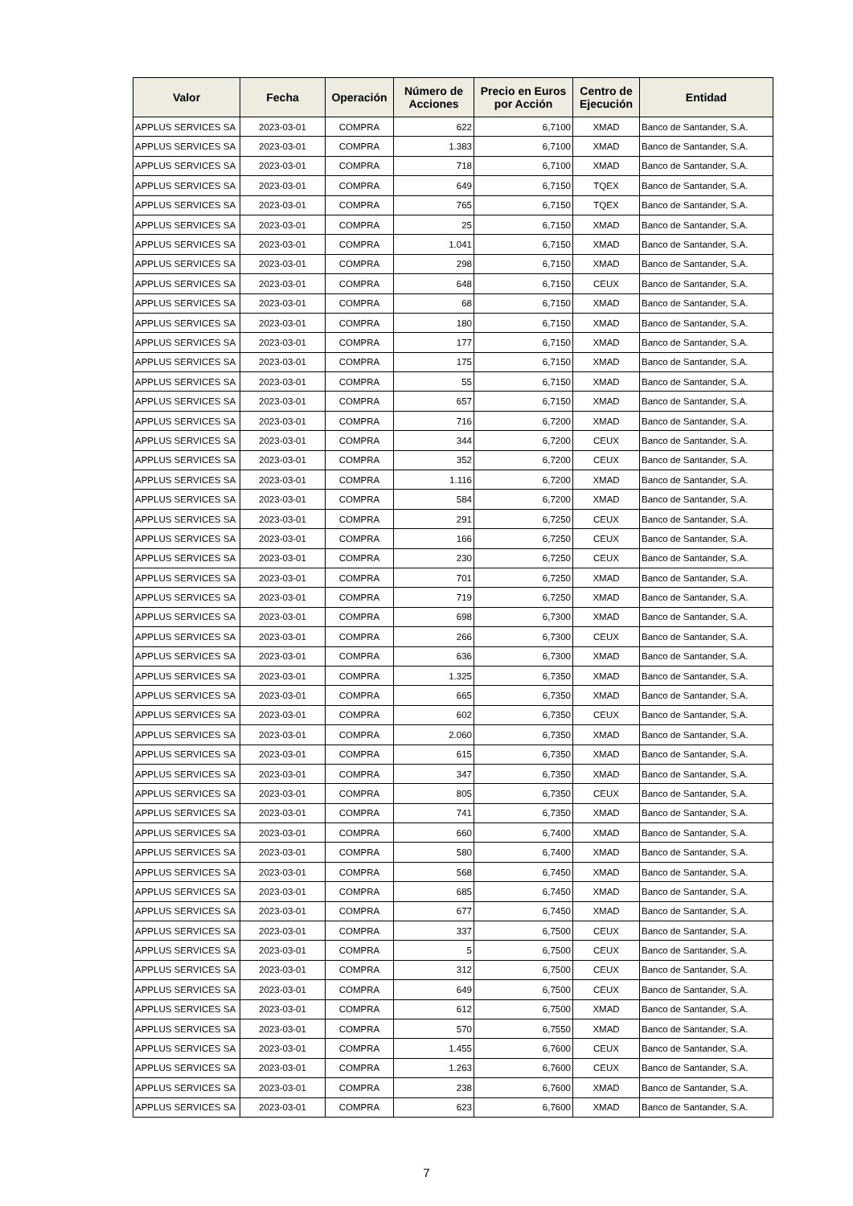| Valor | Fecha | Operación | Número de Acciones | Precio en Euros por Acción | Centro de Ejecución | Entidad |
| --- | --- | --- | --- | --- | --- | --- |
| APPLUS SERVICES SA | 2023-03-01 | COMPRA | 622 | 6,7100 | XMAD | Banco de Santander, S.A. |
| APPLUS SERVICES SA | 2023-03-01 | COMPRA | 1.383 | 6,7100 | XMAD | Banco de Santander, S.A. |
| APPLUS SERVICES SA | 2023-03-01 | COMPRA | 718 | 6,7100 | XMAD | Banco de Santander, S.A. |
| APPLUS SERVICES SA | 2023-03-01 | COMPRA | 649 | 6,7150 | TQEX | Banco de Santander, S.A. |
| APPLUS SERVICES SA | 2023-03-01 | COMPRA | 765 | 6,7150 | TQEX | Banco de Santander, S.A. |
| APPLUS SERVICES SA | 2023-03-01 | COMPRA | 25 | 6,7150 | XMAD | Banco de Santander, S.A. |
| APPLUS SERVICES SA | 2023-03-01 | COMPRA | 1.041 | 6,7150 | XMAD | Banco de Santander, S.A. |
| APPLUS SERVICES SA | 2023-03-01 | COMPRA | 298 | 6,7150 | XMAD | Banco de Santander, S.A. |
| APPLUS SERVICES SA | 2023-03-01 | COMPRA | 648 | 6,7150 | CEUX | Banco de Santander, S.A. |
| APPLUS SERVICES SA | 2023-03-01 | COMPRA | 68 | 6,7150 | XMAD | Banco de Santander, S.A. |
| APPLUS SERVICES SA | 2023-03-01 | COMPRA | 180 | 6,7150 | XMAD | Banco de Santander, S.A. |
| APPLUS SERVICES SA | 2023-03-01 | COMPRA | 177 | 6,7150 | XMAD | Banco de Santander, S.A. |
| APPLUS SERVICES SA | 2023-03-01 | COMPRA | 175 | 6,7150 | XMAD | Banco de Santander, S.A. |
| APPLUS SERVICES SA | 2023-03-01 | COMPRA | 55 | 6,7150 | XMAD | Banco de Santander, S.A. |
| APPLUS SERVICES SA | 2023-03-01 | COMPRA | 657 | 6,7150 | XMAD | Banco de Santander, S.A. |
| APPLUS SERVICES SA | 2023-03-01 | COMPRA | 716 | 6,7200 | XMAD | Banco de Santander, S.A. |
| APPLUS SERVICES SA | 2023-03-01 | COMPRA | 344 | 6,7200 | CEUX | Banco de Santander, S.A. |
| APPLUS SERVICES SA | 2023-03-01 | COMPRA | 352 | 6,7200 | CEUX | Banco de Santander, S.A. |
| APPLUS SERVICES SA | 2023-03-01 | COMPRA | 1.116 | 6,7200 | XMAD | Banco de Santander, S.A. |
| APPLUS SERVICES SA | 2023-03-01 | COMPRA | 584 | 6,7200 | XMAD | Banco de Santander, S.A. |
| APPLUS SERVICES SA | 2023-03-01 | COMPRA | 291 | 6,7250 | CEUX | Banco de Santander, S.A. |
| APPLUS SERVICES SA | 2023-03-01 | COMPRA | 166 | 6,7250 | CEUX | Banco de Santander, S.A. |
| APPLUS SERVICES SA | 2023-03-01 | COMPRA | 230 | 6,7250 | CEUX | Banco de Santander, S.A. |
| APPLUS SERVICES SA | 2023-03-01 | COMPRA | 701 | 6,7250 | XMAD | Banco de Santander, S.A. |
| APPLUS SERVICES SA | 2023-03-01 | COMPRA | 719 | 6,7250 | XMAD | Banco de Santander, S.A. |
| APPLUS SERVICES SA | 2023-03-01 | COMPRA | 698 | 6,7300 | XMAD | Banco de Santander, S.A. |
| APPLUS SERVICES SA | 2023-03-01 | COMPRA | 266 | 6,7300 | CEUX | Banco de Santander, S.A. |
| APPLUS SERVICES SA | 2023-03-01 | COMPRA | 636 | 6,7300 | XMAD | Banco de Santander, S.A. |
| APPLUS SERVICES SA | 2023-03-01 | COMPRA | 1.325 | 6,7350 | XMAD | Banco de Santander, S.A. |
| APPLUS SERVICES SA | 2023-03-01 | COMPRA | 665 | 6,7350 | XMAD | Banco de Santander, S.A. |
| APPLUS SERVICES SA | 2023-03-01 | COMPRA | 602 | 6,7350 | CEUX | Banco de Santander, S.A. |
| APPLUS SERVICES SA | 2023-03-01 | COMPRA | 2.060 | 6,7350 | XMAD | Banco de Santander, S.A. |
| APPLUS SERVICES SA | 2023-03-01 | COMPRA | 615 | 6,7350 | XMAD | Banco de Santander, S.A. |
| APPLUS SERVICES SA | 2023-03-01 | COMPRA | 347 | 6,7350 | XMAD | Banco de Santander, S.A. |
| APPLUS SERVICES SA | 2023-03-01 | COMPRA | 805 | 6,7350 | CEUX | Banco de Santander, S.A. |
| APPLUS SERVICES SA | 2023-03-01 | COMPRA | 741 | 6,7350 | XMAD | Banco de Santander, S.A. |
| APPLUS SERVICES SA | 2023-03-01 | COMPRA | 660 | 6,7400 | XMAD | Banco de Santander, S.A. |
| APPLUS SERVICES SA | 2023-03-01 | COMPRA | 580 | 6,7400 | XMAD | Banco de Santander, S.A. |
| APPLUS SERVICES SA | 2023-03-01 | COMPRA | 568 | 6,7450 | XMAD | Banco de Santander, S.A. |
| APPLUS SERVICES SA | 2023-03-01 | COMPRA | 685 | 6,7450 | XMAD | Banco de Santander, S.A. |
| APPLUS SERVICES SA | 2023-03-01 | COMPRA | 677 | 6,7450 | XMAD | Banco de Santander, S.A. |
| APPLUS SERVICES SA | 2023-03-01 | COMPRA | 337 | 6,7500 | CEUX | Banco de Santander, S.A. |
| APPLUS SERVICES SA | 2023-03-01 | COMPRA | 5 | 6,7500 | CEUX | Banco de Santander, S.A. |
| APPLUS SERVICES SA | 2023-03-01 | COMPRA | 312 | 6,7500 | CEUX | Banco de Santander, S.A. |
| APPLUS SERVICES SA | 2023-03-01 | COMPRA | 649 | 6,7500 | CEUX | Banco de Santander, S.A. |
| APPLUS SERVICES SA | 2023-03-01 | COMPRA | 612 | 6,7500 | XMAD | Banco de Santander, S.A. |
| APPLUS SERVICES SA | 2023-03-01 | COMPRA | 570 | 6,7550 | XMAD | Banco de Santander, S.A. |
| APPLUS SERVICES SA | 2023-03-01 | COMPRA | 1.455 | 6,7600 | CEUX | Banco de Santander, S.A. |
| APPLUS SERVICES SA | 2023-03-01 | COMPRA | 1.263 | 6,7600 | CEUX | Banco de Santander, S.A. |
| APPLUS SERVICES SA | 2023-03-01 | COMPRA | 238 | 6,7600 | XMAD | Banco de Santander, S.A. |
| APPLUS SERVICES SA | 2023-03-01 | COMPRA | 623 | 6,7600 | XMAD | Banco de Santander, S.A. |
7